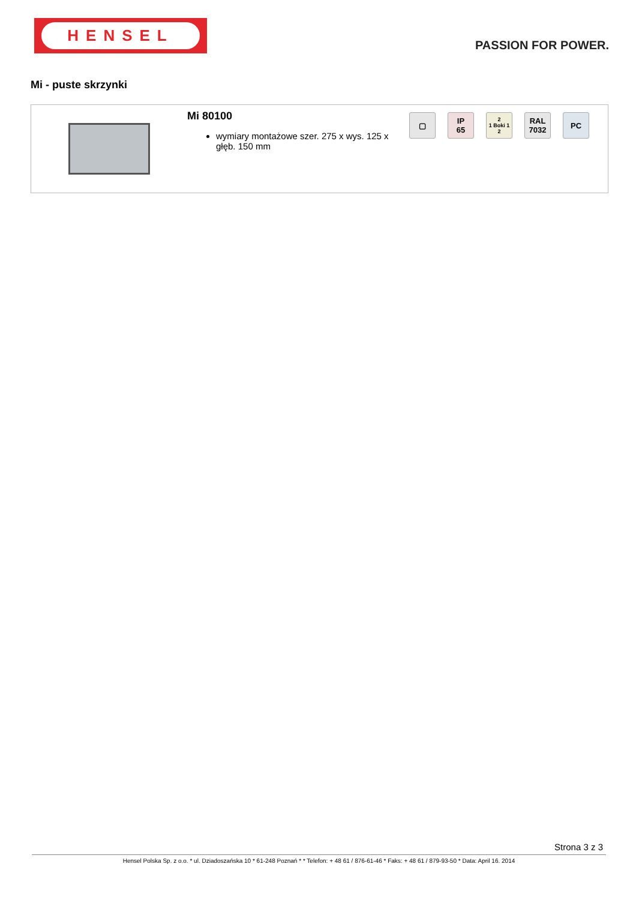HENSEL
PASSION FOR POWER.
Mi - puste skrzynki
Mi 80100
wymiary montażowe szer. 275 x wys. 125 x głęb. 150 mm
▢
IP
65
2
1 Boki 1
2
RAL
7032
PC
Strona 3 z 3
Hensel Polska Sp. z o.o. * ul. Dziadoszańska 10 * 61-248 Poznań * * Telefon: + 48 61 / 876-61-46 * Faks: + 48 61 / 879-93-50 * Data: April 16. 2014